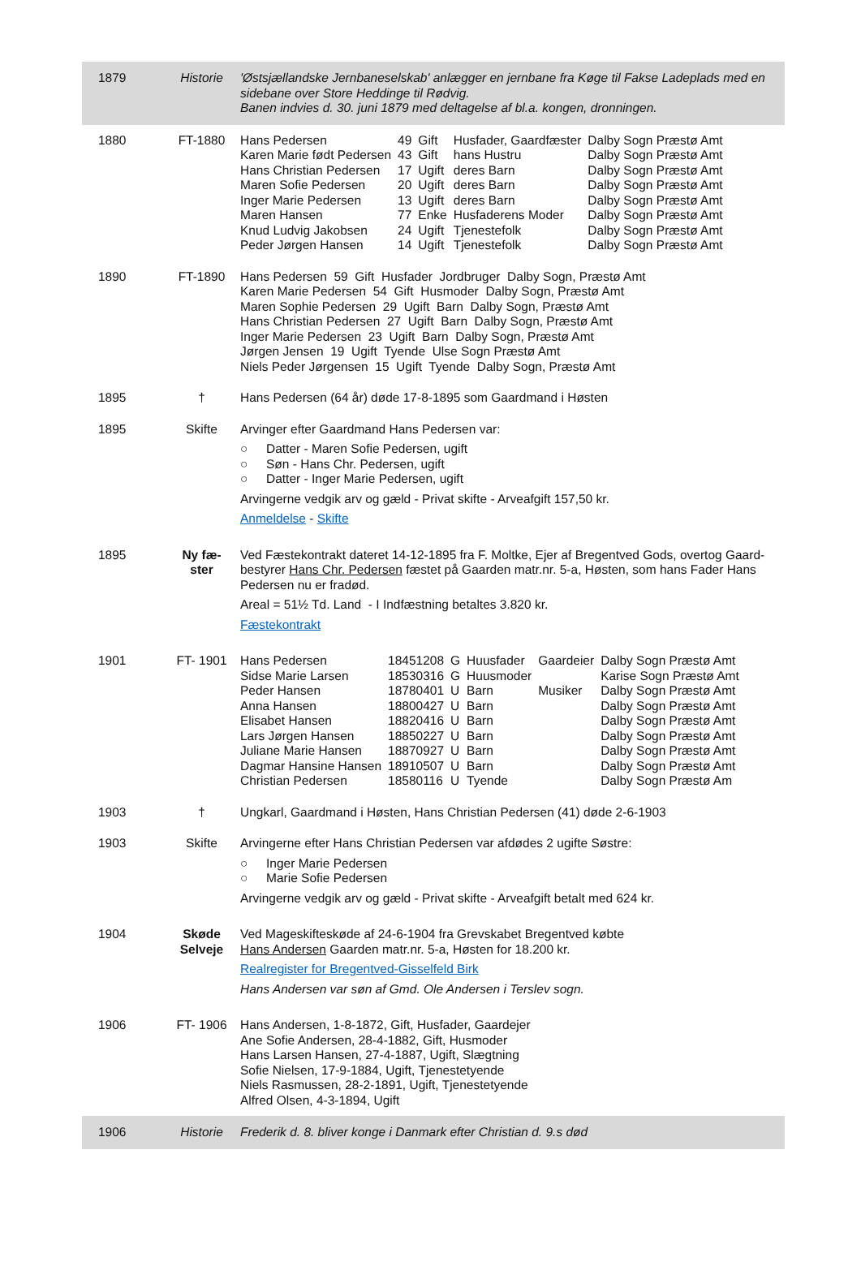| 1879 | Historie | 'Østsjællandske Jernbaneselskab' anlægger en jernbane fra Køge til Fakse Ladeplads med en sidebane over Store Heddinge til Rødvig. Banen indvies d. 30. juni 1879 med deltagelse af bl.a. kongen, dronningen. |
| 1880 | FT-1880 | / Hans Pedersen / 49 / Gift / Husfader, Gaardfæster / Dalby Sogn Præstø Amt / / Karen Marie født Pedersen / 43 / Gift / hans Hustru / Dalby Sogn Præstø Amt / / Hans Christian Pedersen / 17 / Ugift / deres Barn / Dalby Sogn Præstø Amt / / Maren Sofie Pedersen / 20 / Ugift / deres Barn / Dalby Sogn Præstø Amt / / Inger Marie Pedersen / 13 / Ugift / deres Barn / Dalby Sogn Præstø Amt / / Maren Hansen / 77 / Enke / Husfaderens Moder / Dalby Sogn Præstø Amt / / Knud Ludvig Jakobsen / 24 / Ugift / Tjenestefolk / Dalby Sogn Præstø Amt / / Peder Jørgen Hansen / 14 / Ugift / Tjenestefolk / Dalby Sogn Præstø Amt / |
| 1890 | FT-1890 | Hans Pedersen 59 Gift Husfader Jordbruger Dalby Sogn, Præstø Amt Karen Marie Pedersen 54 Gift Husmoder Dalby Sogn, Præstø Amt Maren Sophie Pedersen 29 Ugift Barn Dalby Sogn, Præstø Amt Hans Christian Pedersen 27 Ugift Barn Dalby Sogn, Præstø Amt Inger Marie Pedersen 23 Ugift Barn Dalby Sogn, Præstø Amt Jørgen Jensen 19 Ugift Tyende Ulse Sogn Præstø Amt Niels Peder Jørgensen 15 Ugift Tyende Dalby Sogn, Præstø Amt |
| 1895 | † | Hans Pedersen (64 år) døde 17-8-1895 som Gaardmand i Høsten |
| 1895 | Skifte | Arvinger efter Gaardmand Hans Pedersen var: ○ Datter - Maren Sofie Pedersen, ugift ○ Søn - Hans Chr. Pedersen, ugift ○ Datter - Inger Marie Pedersen, ugift Arvingerne vedgik arv og gæld - Privat skifte - Arveafgift 157,50 kr. Anmeldelse - Skifte |
| 1895 | Ny fæ- ster | Ved Fæstekontrakt dateret 14-12-1895 fra F. Moltke, Ejer af Bregentved Gods, overtog Gaard-bestyrer Hans Chr. Pedersen fæstet på Gaarden matr.nr. 5-a, Høsten, som hans Fader Hans Pedersen nu er fradød. Areal = 51½ Td. Land - I Indfæstning betaltes 3.820 kr. Fæstekontrakt |
| 1901 | FT- 1901 | / Hans Pedersen / 18451208 / G / Huusfader / Gaardeier / Dalby Sogn Præstø Amt / / Sidse Marie Larsen / 18530316 / G / Huusmoder / / Karise Sogn Præstø Amt / / Peder Hansen / 18780401 / U / Barn / Musiker / Dalby Sogn Præstø Amt / / Anna Hansen / 18800427 / U / Barn / / Dalby Sogn Præstø Amt / / Elisabet Hansen / 18820416 / U / Barn / / Dalby Sogn Præstø Amt / / Lars Jørgen Hansen / 18850227 / U / Barn / / Dalby Sogn Præstø Amt / / Juliane Marie Hansen / 18870927 / U / Barn / / Dalby Sogn Præstø Amt / / Dagmar Hansine Hansen / 18910507 / U / Barn / / Dalby Sogn Præstø Amt / / Christian Pedersen / 18580116 / U / Tyende / / Dalby Sogn Præstø Am / |
| 1903 | † | Ungkarl, Gaardmand i Høsten, Hans Christian Pedersen (41) døde 2-6-1903 |
| 1903 | Skifte | Arvingerne efter Hans Christian Pedersen var afdødes 2 ugifte Søstre: ○ Inger Marie Pedersen ○ Marie Sofie Pedersen Arvingerne vedgik arv og gæld - Privat skifte - Arveafgift betalt med 624 kr. |
| 1904 | Skøde Selveje | Ved Mageskifteskøde af 24-6-1904 fra Grevskabet Bregentved købte Hans Andersen Gaarden matr.nr. 5-a, Høsten for 18.200 kr. Realregister for Bregentved-Gisselfeld Birk Hans Andersen var søn af Gmd. Ole Andersen i Terslev sogn. |
| 1906 | FT- 1906 | Hans Andersen, 1-8-1872, Gift, Husfader, Gaardejer Ane Sofie Andersen, 28-4-1882, Gift, Husmoder Hans Larsen Hansen, 27-4-1887, Ugift, Slægtning Sofie Nielsen, 17-9-1884, Ugift, Tjenestetyende Niels Rasmussen, 28-2-1891, Ugift, Tjenestetyende Alfred Olsen, 4-3-1894, Ugift |
| 1906 | Historie | Frederik d. 8. bliver konge i Danmark efter Christian d. 9.s død |